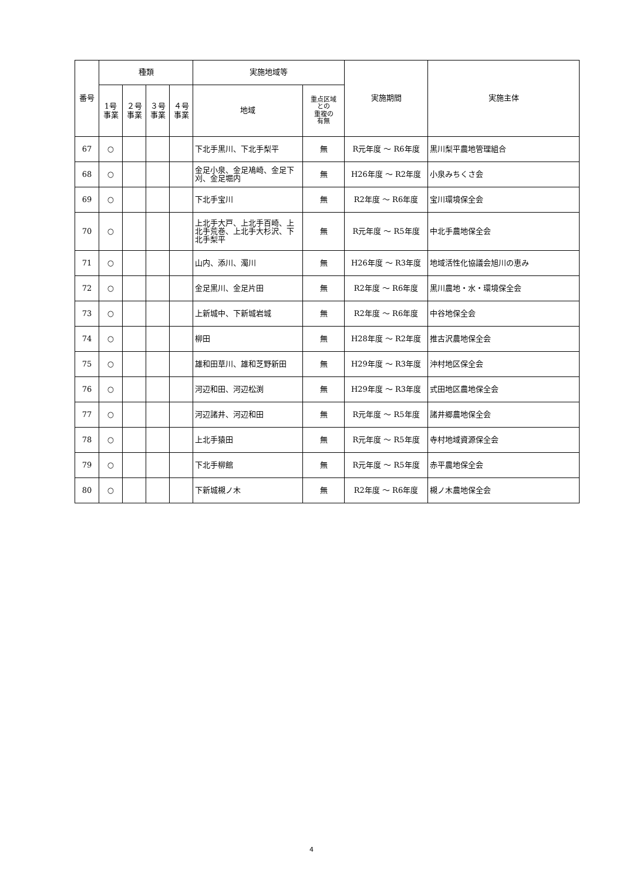| 番号 | 種類 | | | | 実施地域等 | | 実施期間 | 実施主体 |
| --- | --- | --- | --- | --- | --- | --- | --- | --- |
| | 1号 事業 | ２号 事業 | ３号 事業 | ４号 事業 | 地域 | 重点区域 との 重複の 有無 | | |
| 67 | ○ | | | | 下北手黒川、下北手梨平 | 無 | R元年度 ～ R6年度 | 黒川梨平農地管理組合 |
| 68 | ○ | | | | 金足小泉、金足鳰崎、金足下刈、金足堀内 | 無 | H26年度 ～ R2年度 | 小泉みちくさ会 |
| 69 | ○ | | | | 下北手宝川 | 無 | R2年度 ～ R6年度 | 宝川環境保全会 |
| 70 | ○ | | | | 上北手大戸、上北手百崎、上北手荒巻、上北手大杉沢、下北手梨平 | 無 | R元年度 ～ R5年度 | 中北手農地保全会 |
| 71 | ○ | | | | 山内、添川、濁川 | 無 | H26年度 ～ R3年度 | 地域活性化協議会旭川の恵み |
| 72 | ○ | | | | 金足黒川、金足片田 | 無 | R2年度 ～ R6年度 | 黒川農地・水・環境保全会 |
| 73 | ○ | | | | 上新城中、下新城岩城 | 無 | R2年度 ～ R6年度 | 中谷地保全会 |
| 74 | ○ | | | | 柳田 | 無 | H28年度 ～ R2年度 | 推古沢農地保全会 |
| 75 | ○ | | | | 雄和田草川、雄和芝野新田 | 無 | H29年度 ～ R3年度 | 沖村地区保全会 |
| 76 | ○ | | | | 河辺和田、河辺松渕 | 無 | H29年度 ～ R3年度 | 式田地区農地保全会 |
| 77 | ○ | | | | 河辺諸井、河辺和田 | 無 | R元年度 ～ R5年度 | 諸井郷農地保全会 |
| 78 | ○ | | | | 上北手猿田 | 無 | R元年度 ～ R5年度 | 寺村地域資源保全会 |
| 79 | ○ | | | | 下北手柳館 | 無 | R元年度 ～ R5年度 | 赤平農地保全会 |
| 80 | ○ | | | | 下新城槻ノ木 | 無 | R2年度 ～ R6年度 | 槻ノ木農地保全会 |
4